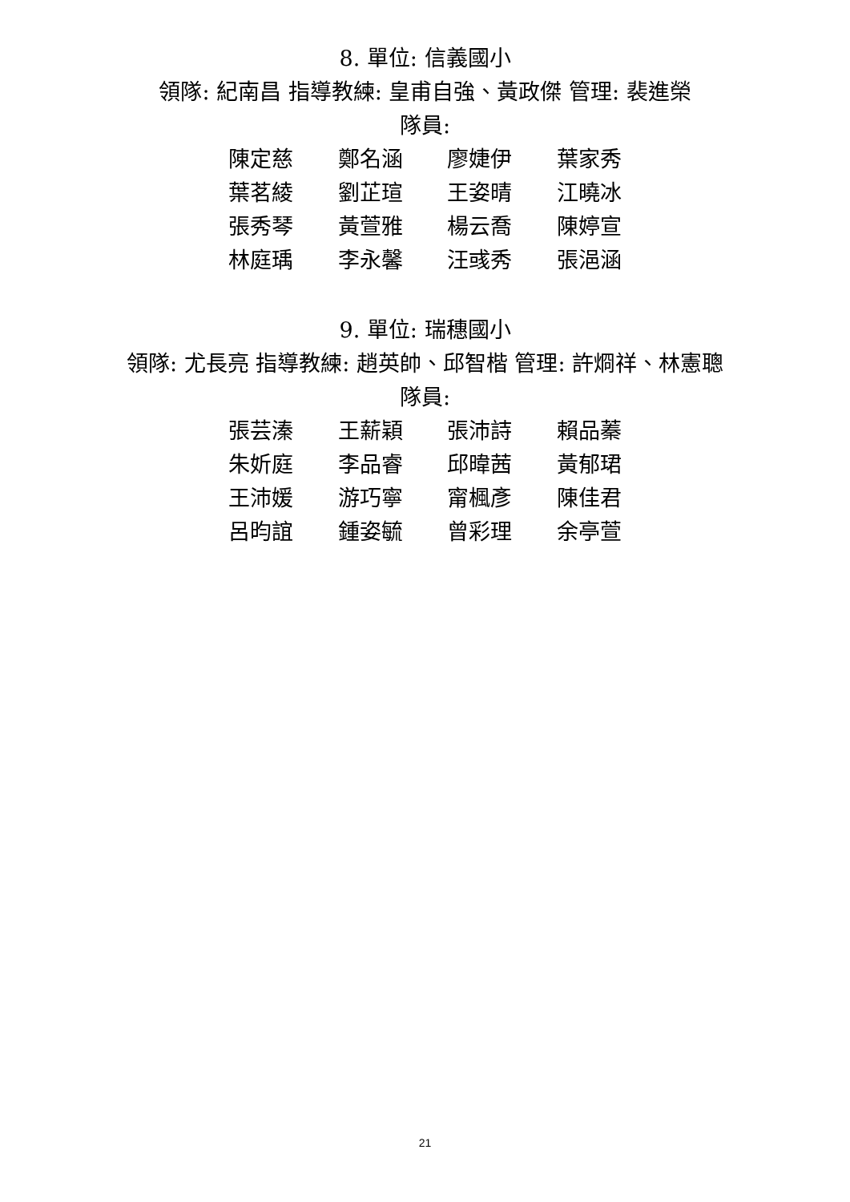8. 單位: 信義國小
領隊: 紀南昌 指導教練: 皇甫自強、黃政傑 管理: 裴進榮
隊員:
陳定慈 鄭名涵 廖婕伊 葉家秀
葉茗綾 劉芷瑄 王姿晴 江曉冰
張秀琴 黃萱雅 楊云喬 陳婷宣
林庭瑀 李永馨 汪彧秀 張浥涵
9. 單位: 瑞穗國小
領隊: 尤長亮 指導教練: 趙英帥、邱智楷 管理: 許烱祥、林憲聰
隊員:
張芸溱 王薪穎 張沛詩 賴品蓁
朱妡庭 李品睿 邱暐茜 黃郁珺
王沛媛 游巧寧 甯楓彥 陳佳君
呂昀誼 鍾姿毓 曾彩理 余亭萱
21